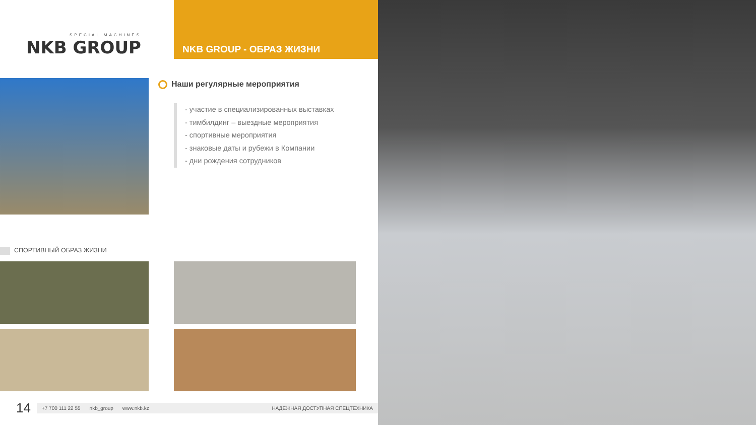SPECIAL MACHINES
NKB GROUP
NKB GROUP - ОБРАЗ ЖИЗНИ
Наши регулярные мероприятия
- участие в специализированных выставках
- тимбилдинг – выездные мероприятия
- спортивные мероприятия
- знаковые даты и рубежи в Компании
- дни рождения сотрудников
СПОРТИВНЫЙ ОБРАЗ ЖИЗНИ
14
+7 700 111 22 55 nkb_group www.nkb.kz НАДЕЖНАЯ ДОСТУПНАЯ СПЕЦТЕХНИКА